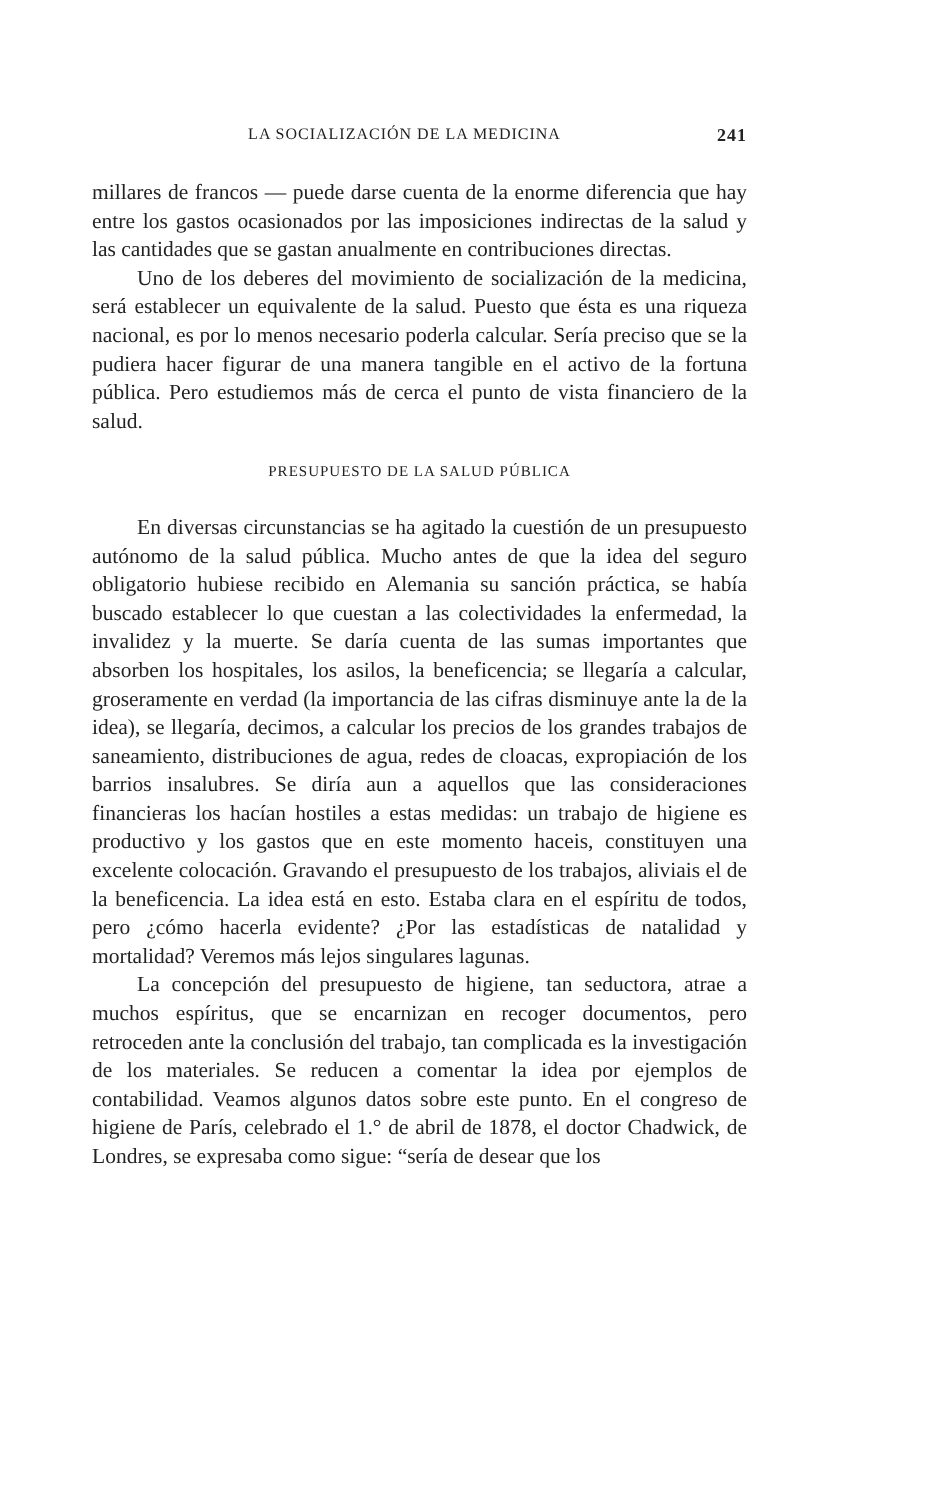LA SOCIALIZACIÓN DE LA MEDICINA 241
millares de francos — puede darse cuenta de la enorme diferencia que hay entre los gastos ocasionados por las imposiciones indirectas de la salud y las cantidades que se gastan anualmente en contribuciones directas.
Uno de los deberes del movimiento de socialización de la medicina, será establecer un equivalente de la salud. Puesto que ésta es una riqueza nacional, es por lo menos necesario poderla calcular. Sería preciso que se la pudiera hacer figurar de una manera tangible en el activo de la fortuna pública. Pero estudiemos más de cerca el punto de vista financiero de la salud.
PRESUPUESTO DE LA SALUD PÚBLICA
En diversas circunstancias se ha agitado la cuestión de un presupuesto autónomo de la salud pública. Mucho antes de que la idea del seguro obligatorio hubiese recibido en Alemania su sanción práctica, se había buscado establecer lo que cuestan a las colectividades la enfermedad, la invalidez y la muerte. Se daría cuenta de las sumas importantes que absorben los hospitales, los asilos, la beneficencia; se llegaría a calcular, groseramente en verdad (la importancia de las cifras disminuye ante la de la idea), se llegaría, decimos, a calcular los precios de los grandes trabajos de saneamiento, distribuciones de agua, redes de cloacas, expropiación de los barrios insalubres. Se diría aun a aquellos que las consideraciones financieras los hacían hostiles a estas medidas: un trabajo de higiene es productivo y los gastos que en este momento haceis, constituyen una excelente colocación. Gravando el presupuesto de los trabajos, aliviais el de la beneficencia. La idea está en esto. Estaba clara en el espíritu de todos, pero ¿cómo hacerla evidente? ¿Por las estadísticas de natalidad y mortalidad? Veremos más lejos singulares lagunas.
La concepción del presupuesto de higiene, tan seductora, atrae a muchos espíritus, que se encarnizan en recoger documentos, pero retroceden ante la conclusión del trabajo, tan complicada es la investigación de los materiales. Se reducen a comentar la idea por ejemplos de contabilidad. Veamos algunos datos sobre este punto. En el congreso de higiene de París, celebrado el 1.° de abril de 1878, el doctor Chadwick, de Londres, se expresaba como sigue: “sería de desear que los